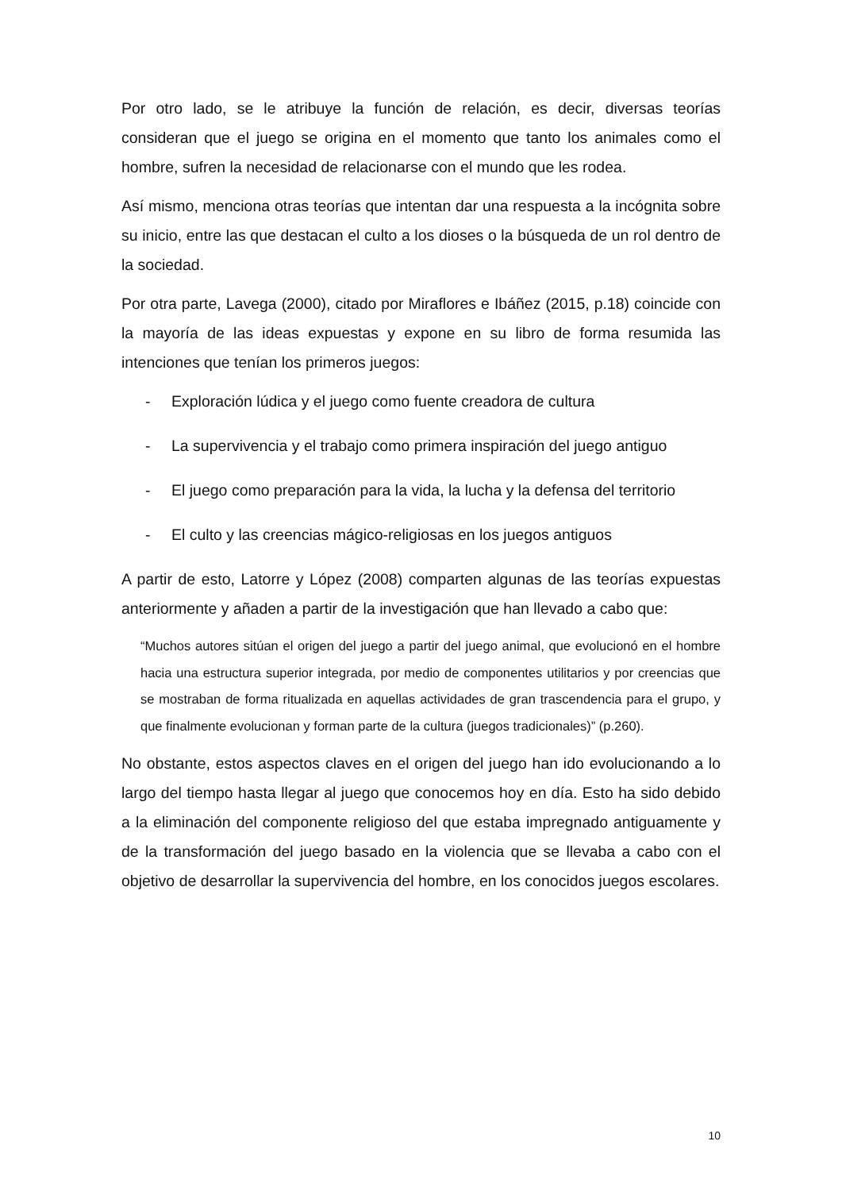Por otro lado, se le atribuye la función de relación, es decir, diversas teorías consideran que el juego se origina en el momento que tanto los animales como el hombre, sufren la necesidad de relacionarse con el mundo que les rodea.
Así mismo, menciona otras teorías que intentan dar una respuesta a la incógnita sobre su inicio, entre las que destacan el culto a los dioses o la búsqueda de un rol dentro de la sociedad.
Por otra parte, Lavega (2000), citado por Miraflores e Ibáñez (2015, p.18) coincide con la mayoría de las ideas expuestas y expone en su libro de forma resumida las intenciones que tenían los primeros juegos:
- Exploración lúdica y el juego como fuente creadora de cultura
- La supervivencia y el trabajo como primera inspiración del juego antiguo
- El juego como preparación para la vida, la lucha y la defensa del territorio
- El culto y las creencias mágico-religiosas en los juegos antiguos
A partir de esto, Latorre y López (2008) comparten algunas de las teorías expuestas anteriormente y añaden a partir de la investigación que han llevado a cabo que:
“Muchos autores sitúan el origen del juego a partir del juego animal, que evolucionó en el hombre hacia una estructura superior integrada, por medio de componentes utilitarios y por creencias que se mostraban de forma ritualizada en aquellas actividades de gran trascendencia para el grupo, y que finalmente evolucionan y forman parte de la cultura (juegos tradicionales)” (p.260).
No obstante, estos aspectos claves en el origen del juego han ido evolucionando a lo largo del tiempo hasta llegar al juego que conocemos hoy en día. Esto ha sido debido a la eliminación del componente religioso del que estaba impregnado antiguamente y de la transformación del juego basado en la violencia que se llevaba a cabo con el objetivo de desarrollar la supervivencia del hombre, en los conocidos juegos escolares.
10